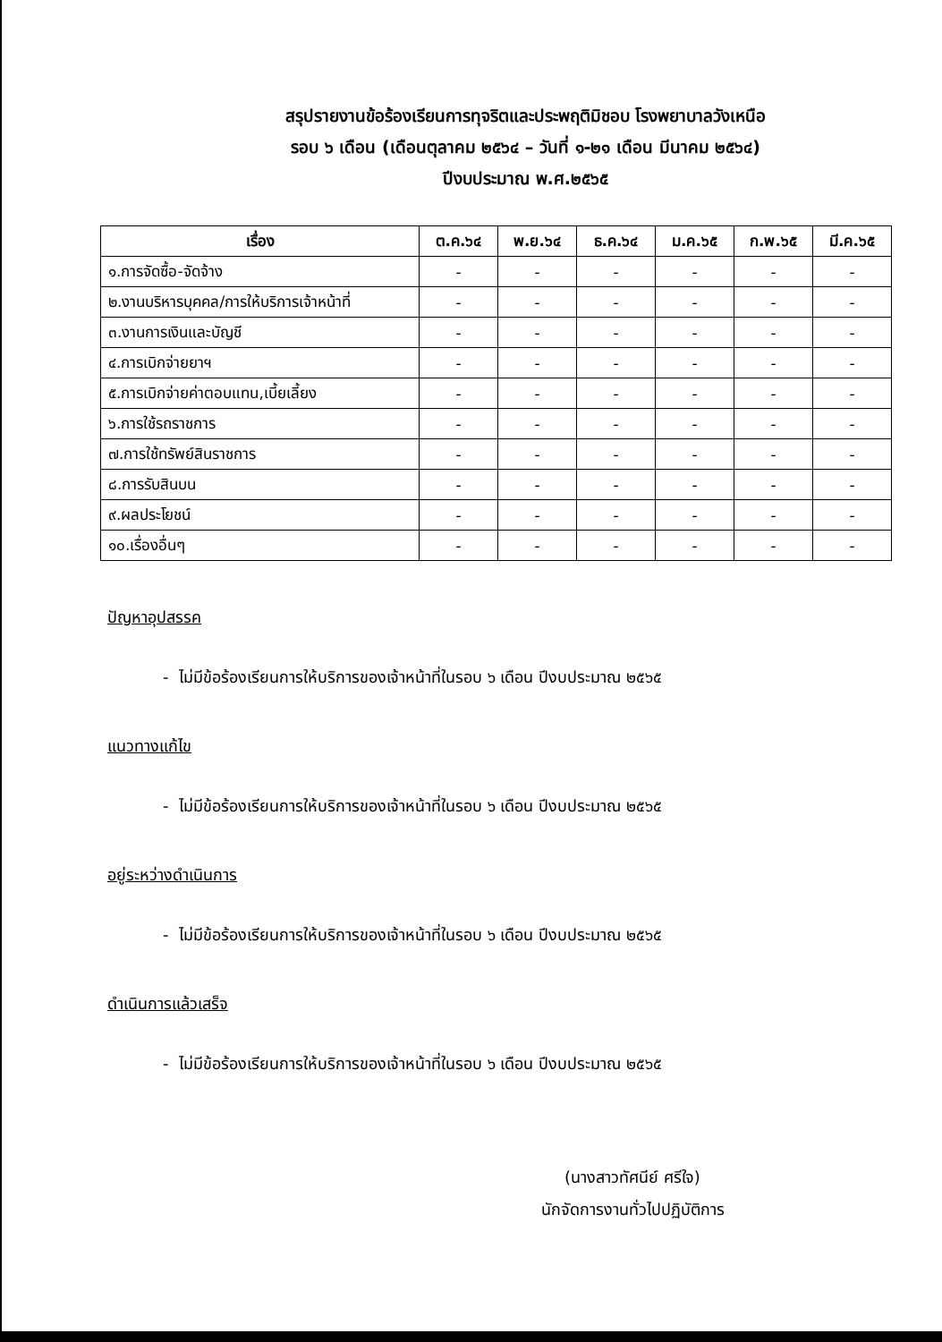สรุปรายงานข้อร้องเรียนการทุจริตและประพฤติมิชอบ โรงพยาบาลวังเหนือ
รอบ ๖ เดือน (เดือนตุลาคม ๒๕๖๔ – วันที่ ๑-๒๑ เดือน มีนาคม ๒๕๖๔)
ปีงบประมาณ พ.ศ.๒๕๖๕
| เรื่อง | ต.ค.๖๔ | พ.ย.๖๔ | ธ.ค.๖๔ | ม.ค.๖๕ | ก.พ.๖๕ | มี.ค.๖๕ |
| --- | --- | --- | --- | --- | --- | --- |
| ๑.การจัดซื้อ-จัดจ้าง | - | - | - | - | - | - |
| ๒.งานบริหารบุคคล/การให้บริการเจ้าหน้าที่ | - | - | - | - | - | - |
| ๓.งานการเงินและบัญชี | - | - | - | - | - | - |
| ๔.การเบิกจ่ายยาฯ | - | - | - | - | - | - |
| ๕.การเบิกจ่ายค่าตอบแทน,เบี้ยเลี้ยง | - | - | - | - | - | - |
| ๖.การใช้รถราชการ | - | - | - | - | - | - |
| ๗.การใช้ทรัพย์สินราชการ | - | - | - | - | - | - |
| ๘.การรับสินบน | - | - | - | - | - | - |
| ๙.ผลประโยชน์ | - | - | - | - | - | - |
| ๑๐.เรื่องอื่นๆ | - | - | - | - | - | - |
ปัญหาอุปสรรค
- ไม่มีข้อร้องเรียนการให้บริการของเจ้าหน้าที่ในรอบ ๖ เดือน ปีงบประมาณ ๒๕๖๕
แนวทางแก้ไข
- ไม่มีข้อร้องเรียนการให้บริการของเจ้าหน้าที่ในรอบ ๖ เดือน ปีงบประมาณ ๒๕๖๕
อยู่ระหว่างดำเนินการ
- ไม่มีข้อร้องเรียนการให้บริการของเจ้าหน้าที่ในรอบ ๖ เดือน ปีงบประมาณ ๒๕๖๕
ดำเนินการแล้วเสร็จ
- ไม่มีข้อร้องเรียนการให้บริการของเจ้าหน้าที่ในรอบ ๖ เดือน ปีงบประมาณ ๒๕๖๕
(นางสาวทัศนีย์ ศรีใจ)
นักจัดการงานทั่วไปปฏิบัติการ